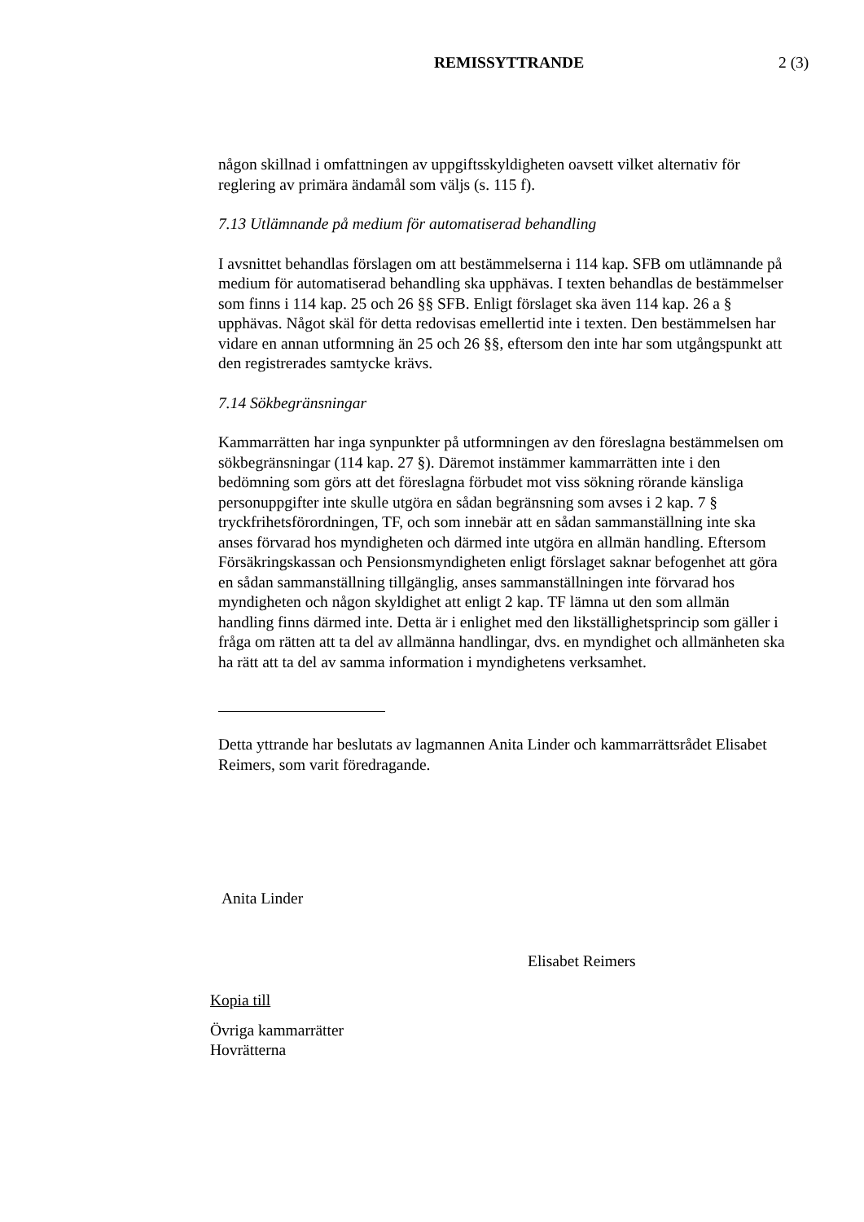REMISSYTTRANDE 2 (3)
någon skillnad i omfattningen av uppgiftsskyldigheten oavsett vilket alternativ för reglering av primära ändamål som väljs (s. 115 f).
7.13 Utlämnande på medium för automatiserad behandling
I avsnittet behandlas förslagen om att bestämmelserna i 114 kap. SFB om utlämnande på medium för automatiserad behandling ska upphävas. I texten behandlas de bestämmelser som finns i 114 kap. 25 och 26 §§ SFB. Enligt förslaget ska även 114 kap. 26 a § upphävas. Något skäl för detta redovisas emellertid inte i texten. Den bestämmelsen har vidare en annan utformning än 25 och 26 §§, eftersom den inte har som utgångspunkt att den registrerades samtycke krävs.
7.14 Sökbegränsningar
Kammarrätten har inga synpunkter på utformningen av den föreslagna bestämmelsen om sökbegränsningar (114 kap. 27 §). Däremot instämmer kammarrätten inte i den bedömning som görs att det föreslagna förbudet mot viss sökning rörande känsliga personuppgifter inte skulle utgöra en sådan begränsning som avses i 2 kap. 7 § tryckfrihetsförordningen, TF, och som innebär att en sådan sammanställning inte ska anses förvarad hos myndigheten och därmed inte utgöra en allmän handling. Eftersom Försäkringskassan och Pensionsmyndigheten enligt förslaget saknar befogenhet att göra en sådan sammanställning tillgänglig, anses sammanställningen inte förvarad hos myndigheten och någon skyldighet att enligt 2 kap. TF lämna ut den som allmän handling finns därmed inte. Detta är i enlighet med den likställighetsprincip som gäller i fråga om rätten att ta del av allmänna handlingar, dvs. en myndighet och allmänheten ska ha rätt att ta del av samma information i myndighetens verksamhet.
Detta yttrande har beslutats av lagmannen Anita Linder och kammarrättsrådet Elisabet Reimers, som varit föredragande.
Anita Linder
Elisabet Reimers
Kopia till
Övriga kammarrätter
Hovrätterna